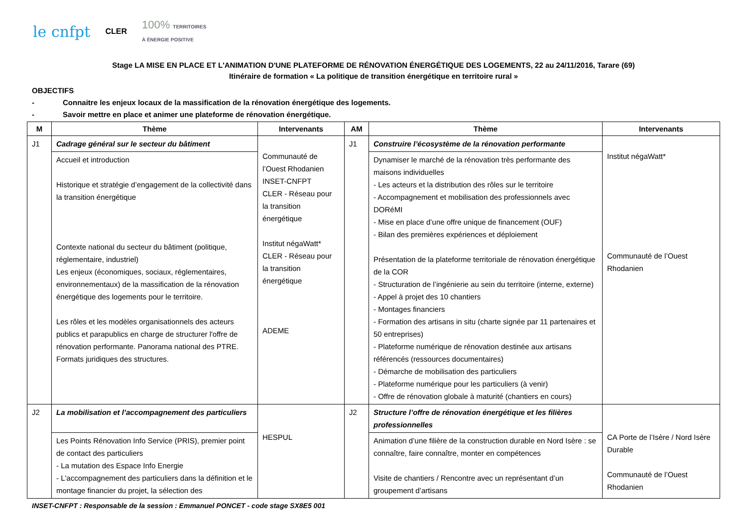le cnfpt CLER 100% TERRITOIRES
À ÉNERGIE POSITIVE
Stage LA MISE EN PLACE ET L'ANIMATION D'UNE PLATEFORME DE RÉNOVATION ÉNERGÉTIQUE DES LOGEMENTS, 22 au 24/11/2016, Tarare (69)
Itinéraire de formation « La politique de transition énergétique en territoire rural »
OBJECTIFS
- Connaitre les enjeux locaux de la massification de la rénovation énergétique des logements.
- Savoir mettre en place et animer une plateforme de rénovation énergétique.
| M | Thème | Intervenants | AM | Thème | Intervenants |
| --- | --- | --- | --- | --- | --- |
| J1 | Cadrage général sur le secteur du bâtiment | Communauté de l’Ouest Rhodanien INSET-CNFPT CLER - Réseau pour la transition énergétique Institut négaWatt* CLER - Réseau pour la transition énergétique ADEME | J1 | Construire l’écosystème de la rénovation performante | Institut négaWatt* Communauté de l’Ouest Rhodanien |
| | Accueil et introduction Historique et stratégie d’engagement de la collectivité dans la transition énergétique Contexte national du secteur du bâtiment (politique, réglementaire, industriel) Les enjeux (économiques, sociaux, réglementaires, environnementaux) de la massification de la rénovation énergétique des logements pour le territoire. Les rôles et les modèles organisationnels des acteurs publics et parapublics en charge de structurer l'offre de rénovation performante. Panorama national des PTRE. Formats juridiques des structures. | | | Dynamiser le marché de la rénovation très performante des maisons individuelles - Les acteurs et la distribution des rôles sur le territoire - Accompagnement et mobilisation des professionnels avec DORéMI - Mise en place d’une offre unique de financement (OUF) - Bilan des premières expériences et déploiement Présentation de la plateforme territoriale de rénovation énergétique de la COR - Structuration de l’ingénierie au sein du territoire (interne, externe) - Appel à projet des 10 chantiers - Montages financiers - Formation des artisans in situ (charte signée par 11 partenaires et 50 entreprises) - Plateforme numérique de rénovation destinée aux artisans référencés (ressources documentaires) - Démarche de mobilisation des particuliers - Plateforme numérique pour les particuliers (à venir) - Offre de rénovation globale à maturité (chantiers en cours) | |
| J2 | La mobilisation et l’accompagnement des particuliers | HESPUL | J2 | Structure l’offre de rénovation énergétique et les filières professionnelles | CA Porte de l’Isère / Nord Isère Durable Communauté de l’Ouest Rhodanien |
| | Les Points Rénovation Info Service (PRIS), premier point de contact des particuliers - La mutation des Espace Info Energie - L'accompagnement des particuliers dans la définition et le montage financier du projet, la sélection des | | | Animation d’une filière de la construction durable en Nord Isère : se connaître, faire connaître, monter en compétences Visite de chantiers / Rencontre avec un représentant d’un groupement d’artisans | |
INSET-CNFPT : Responsable de la session : Emmanuel PONCET - code stage SX8E5 001